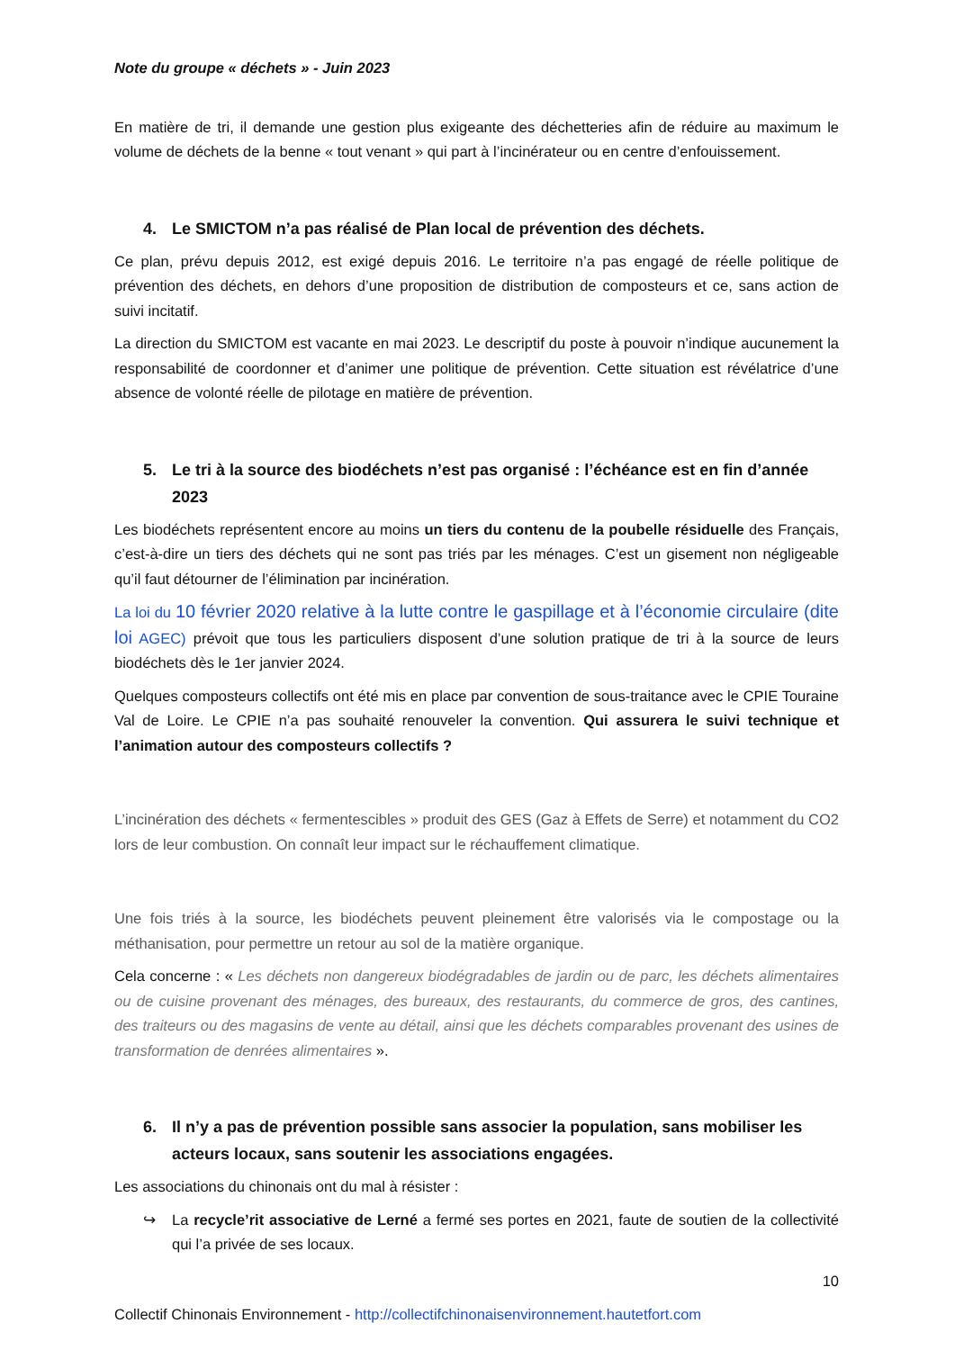Note du groupe « déchets » - Juin 2023
En matière de tri, il demande une gestion plus exigeante des déchetteries afin de réduire au maximum le volume de déchets de la benne « tout venant » qui part à l’incinérateur ou en centre d’enfouissement.
4. Le SMICTOM n’a pas réalisé de Plan local de prévention des déchets.
Ce plan, prévu depuis 2012, est exigé depuis 2016. Le territoire n’a pas engagé de réelle politique de prévention des déchets, en dehors d’une proposition de distribution de composteurs et ce, sans action de suivi incitatif.
La direction du SMICTOM est vacante en mai 2023. Le descriptif du poste à pouvoir n’indique aucunement la responsabilité de coordonner et d’animer une politique de prévention. Cette situation est révélatrice d’une absence de volonté réelle de pilotage en matière de prévention.
5. Le tri à la source des biodéchets n’est pas organisé : l’échéance est en fin d’année 2023
Les biodéchets représentent encore au moins un tiers du contenu de la poubelle résiduelle des Français, c’est-à-dire un tiers des déchets qui ne sont pas triés par les ménages. C’est un gisement non négligeable qu’il faut détourner de l’élimination par incinération.
La loi du 10 février 2020 relative à la lutte contre le gaspillage et à l’économie circulaire (dite loi AGEC) prévoit que tous les particuliers disposent d’une solution pratique de tri à la source de leurs biodéchets dès le 1er janvier 2024.
Quelques composteurs collectifs ont été mis en place par convention de sous-traitance avec le CPIE Touraine Val de Loire. Le CPIE n’a pas souhaité renouveler la convention. Qui assurera le suivi technique et l’animation autour des composteurs collectifs ?
L’incinération des déchets « fermentescibles » produit des GES (Gaz à Effets de Serre) et notamment du CO2 lors de leur combustion. On connaît leur impact sur le réchauffement climatique.
Une fois triés à la source, les biodéchets peuvent pleinement être valorisés via le compostage ou la méthanisation, pour permettre un retour au sol de la matière organique.
Cela concerne : « Les déchets non dangereux biodégradables de jardin ou de parc, les déchets alimentaires ou de cuisine provenant des ménages, des bureaux, des restaurants, du commerce de gros, des cantines, des traiteurs ou des magasins de vente au détail, ainsi que les déchets comparables provenant des usines de transformation de denrées alimentaires ».
6. Il n’y a pas de prévention possible sans associer la population, sans mobiliser les acteurs locaux, sans soutenir les associations engagées.
Les associations du chinonais ont du mal à résister :
↪ La recycle’rit associative de Lerné a fermé ses portes en 2021, faute de soutien de la collectivité qui l’a privée de ses locaux.
10
Collectif Chinonais Environnement - http://collectifchinonaisenvironnement.hautetfort.com